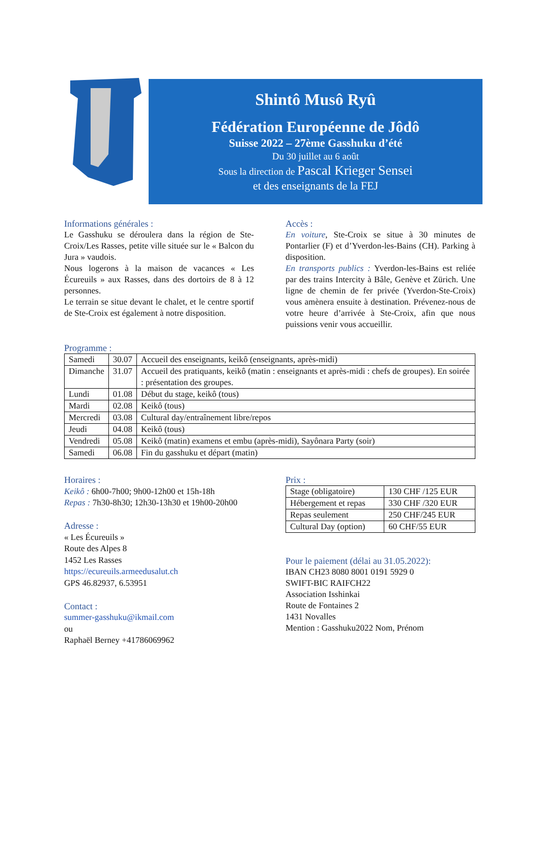Shintô Musô Ryû
Fédération Européenne de Jôdô
Suisse 2022 – 27ème Gasshuku d’été
Du 30 juillet au 6 août
Sous la direction de Pascal Krieger Sensei
et des enseignants de la FEJ
Informations générales :
Le Gasshuku se déroulera dans la région de Ste-Croix/Les Rasses, petite ville située sur le « Balcon du Jura » vaudois.
Nous logerons à la maison de vacances « Les Écureuils » aux Rasses, dans des dortoirs de 8 à 12 personnes.
Le terrain se situe devant le chalet, et le centre sportif de Ste-Croix est également à notre disposition.
Accès :
En voiture, Ste-Croix se situe à 30 minutes de Pontarlier (F) et d’Yverdon-les-Bains (CH). Parking à disposition.
En transports publics : Yverdon-les-Bains est reliée par des trains Intercity à Bâle, Genève et Zürich. Une ligne de chemin de fer privée (Yverdon-Ste-Croix) vous amènera ensuite à destination. Prévenez-nous de votre heure d’arrivée à Ste-Croix, afin que nous puissions venir vous accueillir.
Programme :
| Samedi | 30.07 | Accueil des enseignants, keikô (enseignants, après-midi) |
| Dimanche | 31.07 | Accueil des pratiquants, keikô (matin : enseignants et après-midi : chefs de groupes). En soirée : présentation des groupes. |
| Lundi | 01.08 | Début du stage, keikô (tous) |
| Mardi | 02.08 | Keikô (tous) |
| Mercredi | 03.08 | Cultural day/entraînement libre/repos |
| Jeudi | 04.08 | Keikô (tous) |
| Vendredi | 05.08 | Keikô (matin) examens et embu (après-midi), Sayônara Party (soir) |
| Samedi | 06.08 | Fin du gasshuku et départ (matin) |
Horaires :
Keikô : 6h00-7h00; 9h00-12h00 et 15h-18h
Repas : 7h30-8h30; 12h30-13h30 et 19h00-20h00
Adresse :
« Les Écureuils »
Route des Alpes 8
1452 Les Rasses
https://ecureuils.armeedusalut.ch
GPS 46.82937, 6.53951
Contact :
summer-gasshuku@ikmail.com
ou
Raphaël Berney +41786069962
Prix :
| Stage (obligatoire) | 130 CHF /125 EUR |
| Hébergement et repas | 330 CHF /320 EUR |
| Repas seulement | 250 CHF/245 EUR |
| Cultural Day (option) | 60 CHF/55 EUR |
Pour le paiement (délai au 31.05.2022):
IBAN CH23 8080 8001 0191 5929 0
SWIFT-BIC RAIFCH22
Association Isshinkai
Route de Fontaines 2
1431 Novalles
Mention : Gasshuku2022 Nom, Prénom